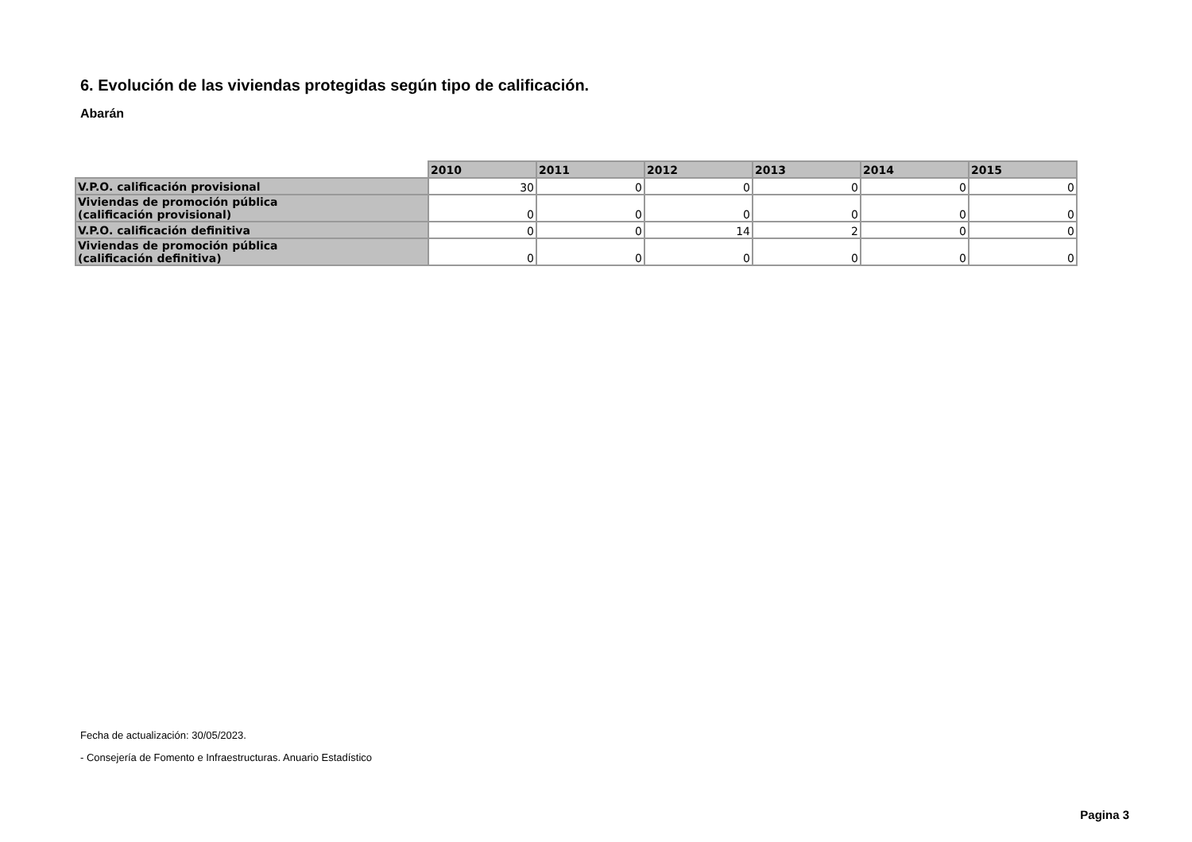6. Evolución de las viviendas protegidas según tipo de calificación.
Abarán
| | 2010 | 2011 | 2012 | 2013 | 2014 | 2015 |
| --- | --- | --- | --- | --- | --- | --- |
| V.P.O. calificación provisional | 30 | 0 | 0 | 0 | 0 | 0 |
| Viviendas de promoción pública (calificación provisional) | 0 | 0 | 0 | 0 | 0 | 0 |
| V.P.O. calificación definitiva | 0 | 0 | 14 | 2 | 0 | 0 |
| Viviendas de promoción pública (calificación definitiva) | 0 | 0 | 0 | 0 | 0 | 0 |
Fecha de actualización: 30/05/2023.
- Consejería de Fomento e Infraestructuras. Anuario Estadístico
Pagina 3